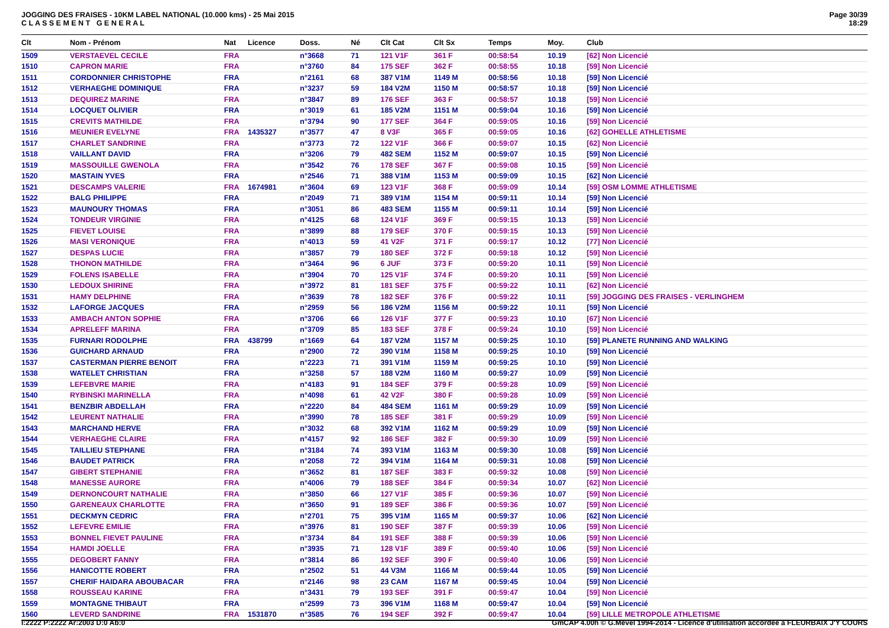JOGGING DES FRAISES - 10KM LABEL NATIONAL (10.000 kms) - 25 Mai 2015
C L A S S E M E N T G E N E R A L
Page 30/39
18:29
| Clt | Nom - Prénom | Nat | Licence | Doss. | Né | Clt Cat | Clt Sx | Temps | Moy. | Club |
| --- | --- | --- | --- | --- | --- | --- | --- | --- | --- | --- |
| 1509 | VERSTAEVEL CECILE | FRA | | n°3668 | 71 | 121 V1F | 361 F | 00:58:54 | 10.19 | [62] Non Licencié |
| 1510 | CAPRON MARIE | FRA | | n°3760 | 84 | 175 SEF | 362 F | 00:58:55 | 10.18 | [59] Non Licencié |
| 1511 | CORDONNIER CHRISTOPHE | FRA | | n°2161 | 68 | 387 V1M | 1149 M | 00:58:56 | 10.18 | [59] Non Licencié |
| 1512 | VERHAEGHE DOMINIQUE | FRA | | n°3237 | 59 | 184 V2M | 1150 M | 00:58:57 | 10.18 | [59] Non Licencié |
| 1513 | DEQUIREZ MARINE | FRA | | n°3847 | 89 | 176 SEF | 363 F | 00:58:57 | 10.18 | [59] Non Licencié |
| 1514 | LOCQUET OLIVIER | FRA | | n°3019 | 61 | 185 V2M | 1151 M | 00:59:04 | 10.16 | [59] Non Licencié |
| 1515 | CREVITS MATHILDE | FRA | | n°3794 | 90 | 177 SEF | 364 F | 00:59:05 | 10.16 | [59] Non Licencié |
| 1516 | MEUNIER EVELYNE | FRA | 1435327 | n°3577 | 47 | 8 V3F | 365 F | 00:59:05 | 10.16 | [62] GOHELLE ATHLETISME |
| 1517 | CHARLET SANDRINE | FRA | | n°3773 | 72 | 122 V1F | 366 F | 00:59:07 | 10.15 | [62] Non Licencié |
| 1518 | VAILLANT DAVID | FRA | | n°3206 | 79 | 482 SEM | 1152 M | 00:59:07 | 10.15 | [59] Non Licencié |
| 1519 | MASSOUILLE GWENOLA | FRA | | n°3542 | 76 | 178 SEF | 367 F | 00:59:08 | 10.15 | [59] Non Licencié |
| 1520 | MASTAIN YVES | FRA | | n°2546 | 71 | 388 V1M | 1153 M | 00:59:09 | 10.15 | [62] Non Licencié |
| 1521 | DESCAMPS VALERIE | FRA | 1674981 | n°3604 | 69 | 123 V1F | 368 F | 00:59:09 | 10.14 | [59] OSM LOMME ATHLETISME |
| 1522 | BALG PHILIPPE | FRA | | n°2049 | 71 | 389 V1M | 1154 M | 00:59:11 | 10.14 | [59] Non Licencié |
| 1523 | MAUNOURY THOMAS | FRA | | n°3051 | 86 | 483 SEM | 1155 M | 00:59:11 | 10.14 | [59] Non Licencié |
| 1524 | TONDEUR VIRGINIE | FRA | | n°4125 | 68 | 124 V1F | 369 F | 00:59:15 | 10.13 | [59] Non Licencié |
| 1525 | FIEVET LOUISE | FRA | | n°3899 | 88 | 179 SEF | 370 F | 00:59:15 | 10.13 | [59] Non Licencié |
| 1526 | MASI VERONIQUE | FRA | | n°4013 | 59 | 41 V2F | 371 F | 00:59:17 | 10.12 | [77] Non Licencié |
| 1527 | DESPAS LUCIE | FRA | | n°3857 | 79 | 180 SEF | 372 F | 00:59:18 | 10.12 | [59] Non Licencié |
| 1528 | THONON MATHILDE | FRA | | n°3464 | 96 | 6 JUF | 373 F | 00:59:20 | 10.11 | [59] Non Licencié |
| 1529 | FOLENS ISABELLE | FRA | | n°3904 | 70 | 125 V1F | 374 F | 00:59:20 | 10.11 | [59] Non Licencié |
| 1530 | LEDOUX SHIRINE | FRA | | n°3972 | 81 | 181 SEF | 375 F | 00:59:22 | 10.11 | [62] Non Licencié |
| 1531 | HAMY DELPHINE | FRA | | n°3639 | 78 | 182 SEF | 376 F | 00:59:22 | 10.11 | [59] JOGGING DES FRAISES - VERLINGHEM |
| 1532 | LAFORGE JACQUES | FRA | | n°2959 | 56 | 186 V2M | 1156 M | 00:59:22 | 10.11 | [59] Non Licencié |
| 1533 | AMBACH ANTON SOPHIE | FRA | | n°3706 | 66 | 126 V1F | 377 F | 00:59:23 | 10.10 | [67] Non Licencié |
| 1534 | APRELEFF MARINA | FRA | | n°3709 | 85 | 183 SEF | 378 F | 00:59:24 | 10.10 | [59] Non Licencié |
| 1535 | FURNARI RODOLPHE | FRA | 438799 | n°1669 | 64 | 187 V2M | 1157 M | 00:59:25 | 10.10 | [59] PLANETE RUNNING AND WALKING |
| 1536 | GUICHARD ARNAUD | FRA | | n°2900 | 72 | 390 V1M | 1158 M | 00:59:25 | 10.10 | [59] Non Licencié |
| 1537 | CASTERMAN PIERRE BENOIT | FRA | | n°2223 | 71 | 391 V1M | 1159 M | 00:59:25 | 10.10 | [59] Non Licencié |
| 1538 | WATELET CHRISTIAN | FRA | | n°3258 | 57 | 188 V2M | 1160 M | 00:59:27 | 10.09 | [59] Non Licencié |
| 1539 | LEFEBVRE MARIE | FRA | | n°4183 | 91 | 184 SEF | 379 F | 00:59:28 | 10.09 | [59] Non Licencié |
| 1540 | RYBINSKI MARINELLA | FRA | | n°4098 | 61 | 42 V2F | 380 F | 00:59:28 | 10.09 | [59] Non Licencié |
| 1541 | BENZBIR ABDELLAH | FRA | | n°2220 | 84 | 484 SEM | 1161 M | 00:59:29 | 10.09 | [59] Non Licencié |
| 1542 | LEURENT NATHALIE | FRA | | n°3990 | 78 | 185 SEF | 381 F | 00:59:29 | 10.09 | [59] Non Licencié |
| 1543 | MARCHAND HERVE | FRA | | n°3032 | 68 | 392 V1M | 1162 M | 00:59:29 | 10.09 | [59] Non Licencié |
| 1544 | VERHAEGHE CLAIRE | FRA | | n°4157 | 92 | 186 SEF | 382 F | 00:59:30 | 10.09 | [59] Non Licencié |
| 1545 | TAILLIEU STEPHANE | FRA | | n°3184 | 74 | 393 V1M | 1163 M | 00:59:30 | 10.08 | [59] Non Licencié |
| 1546 | BAUDET PATRICK | FRA | | n°2058 | 72 | 394 V1M | 1164 M | 00:59:31 | 10.08 | [59] Non Licencié |
| 1547 | GIBERT STEPHANIE | FRA | | n°3652 | 81 | 187 SEF | 383 F | 00:59:32 | 10.08 | [59] Non Licencié |
| 1548 | MANESSE AURORE | FRA | | n°4006 | 79 | 188 SEF | 384 F | 00:59:34 | 10.07 | [62] Non Licencié |
| 1549 | DERNONCOURT NATHALIE | FRA | | n°3850 | 66 | 127 V1F | 385 F | 00:59:36 | 10.07 | [59] Non Licencié |
| 1550 | GARENEAUX CHARLOTTE | FRA | | n°3650 | 91 | 189 SEF | 386 F | 00:59:36 | 10.07 | [59] Non Licencié |
| 1551 | DECKMYN CEDRIC | FRA | | n°2701 | 75 | 395 V1M | 1165 M | 00:59:37 | 10.06 | [62] Non Licencié |
| 1552 | LEFEVRE EMILIE | FRA | | n°3976 | 81 | 190 SEF | 387 F | 00:59:39 | 10.06 | [59] Non Licencié |
| 1553 | BONNEL FIEVET PAULINE | FRA | | n°3734 | 84 | 191 SEF | 388 F | 00:59:39 | 10.06 | [59] Non Licencié |
| 1554 | HAMDI JOELLE | FRA | | n°3935 | 71 | 128 V1F | 389 F | 00:59:40 | 10.06 | [59] Non Licencié |
| 1555 | DEGOBERT FANNY | FRA | | n°3814 | 86 | 192 SEF | 390 F | 00:59:40 | 10.06 | [59] Non Licencié |
| 1556 | HANICOTTE ROBERT | FRA | | n°2502 | 51 | 44 V3M | 1166 M | 00:59:44 | 10.05 | [59] Non Licencié |
| 1557 | CHERIF HAIDARA ABOUBACAR | FRA | | n°2146 | 98 | 23 CAM | 1167 M | 00:59:45 | 10.04 | [59] Non Licencié |
| 1558 | ROUSSEAU KARINE | FRA | | n°3431 | 79 | 193 SEF | 391 F | 00:59:47 | 10.04 | [59] Non Licencié |
| 1559 | MONTAGNE THIBAUT | FRA | | n°2599 | 73 | 396 V1M | 1168 M | 00:59:47 | 10.04 | [59] Non Licencié |
| 1560 | LEVERD SANDRINE | FRA | 1531870 | n°3585 | 76 | 194 SEF | 392 F | 00:59:47 | 10.04 | [59] LILLE METROPOLE ATHLETISME |
I:2222 P:2222 Ar:2003 D:0 Ab:0 GmCAP 4.00h © G.Mevel 1994-2o14 - Licence d'utilisation accordée à FLEURBAIX J'Y COURS